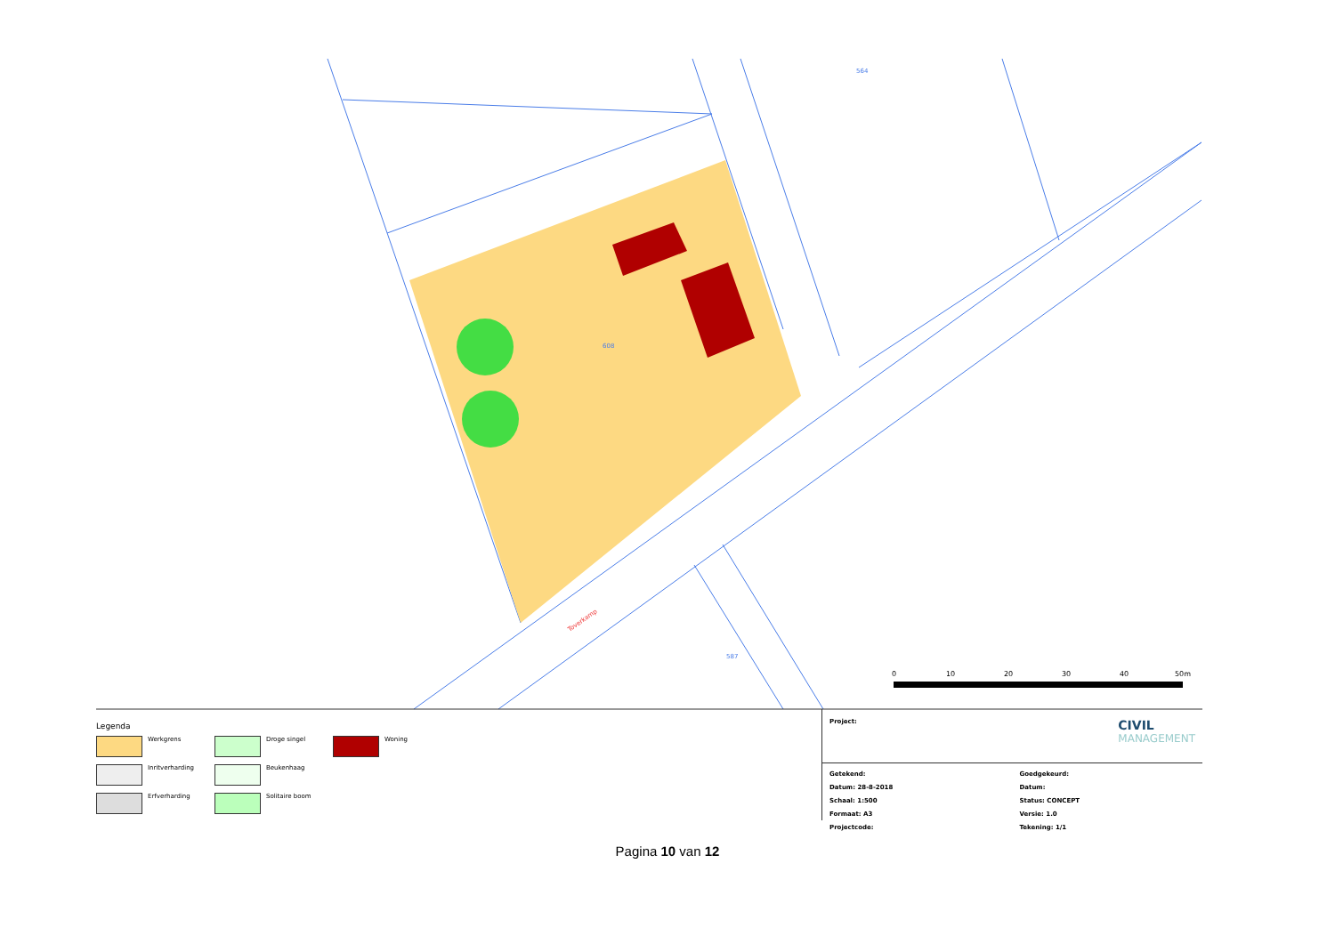564
608
Toverkamp
587
0
10
20
30
40
50m
Legenda
Werkgrens
Droge singel
Woning
Inritverharding
Beukenhaag
Erfverharding
Solitaire boom
Project:
CIVIL
MANAGEMENT
Getekend:
Datum: 28-8-2018
Schaal: 1:500
Formaat: A3
Projectcode:
Goedgekeurd:
Datum:
Status: CONCEPT
Versie: 1.0
Tekening: 1/1
Pagina 10 van 12